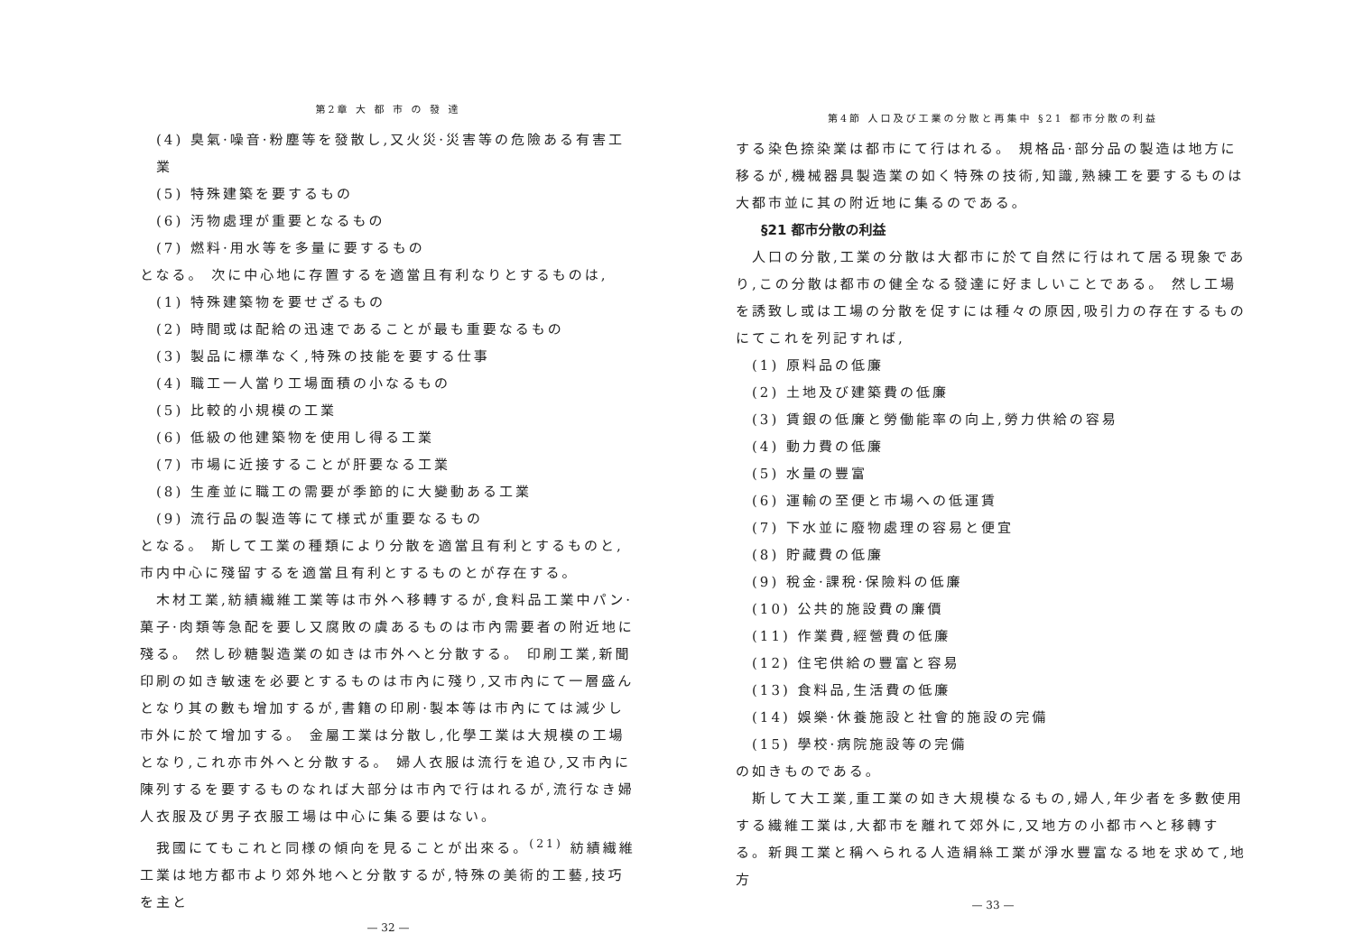第2章 大 都 市 の 發 達
(4) 臭氣·噪音·粉塵等を發散し,又火災·災害等の危險ある有害工業
(5) 特殊建築を要するもの
(6) 汚物處理が重要となるもの
(7) 燃料·用水等を多量に要するもの
となる。 次に中心地に存置するを適當且有利なりとするものは,
(1) 特殊建築物を要せざるもの
(2) 時間或は配給の迅速であることが最も重要なるもの
(3) 製品に標準なく,特殊の技能を要する仕事
(4) 職工一人當り工場面積の小なるもの
(5) 比較的小規模の工業
(6) 低級の他建築物を使用し得る工業
(7) 市場に近接することが肝要なる工業
(8) 生產並に職工の需要が季節的に大變動ある工業
(9) 流行品の製造等にて様式が重要なるもの
となる。 斯して工業の種類により分散を適當且有利とするものと,市内中心に殘留するを適當且有利とするものとが存在する。
木材工業,紡績繊維工業等は市外へ移轉するが,食料品工業中パン·菓子·肉類等急配を要し又腐敗の虞あるものは市內需要者の附近地に殘る。 然し砂糖製造業の如きは市外へと分散する。 印刷工業,新聞印刷の如き敏速を必要とするものは市內に殘り,又市內にて一層盛んとなり其の數も增加するが,書籍の印刷·製本等は市內にては減少し市外に於て增加する。 金屬工業は分散し,化學工業は大規模の工場となり,これ亦市外へと分散する。 婦人衣服は流行を追ひ,又市內に陳列するを要するものなれば大部分は市內で行はれるが,流行なき婦人衣服及び男子衣服工場は中心に集る要はない。
我國にてもこれと同様の傾向を見ることが出來る。<sup>(21)</sup> 紡績繊維工業は地方都市より郊外地へと分散するが,特殊の美術的工藝,技巧を主と
— 32 —
第4節 人口及び工業の分散と再集中 §21 都市分散の利益
する染色捺染業は都市にて行はれる。 規格品·部分品の製造は地方に移るが,機械器具製造業の如く特殊の技術,知識,熟練工を要するものは大都市並に其の附近地に集るのである。
§21 都市分散の利益
人口の分散,工業の分散は大都市に於て自然に行はれて居る現象であり,この分散は都市の健全なる發達に好ましいことである。 然し工場を誘致し或は工場の分散を促すには種々の原因,吸引力の存在するものにてこれを列記すれば,
(1) 原料品の低廉
(2) 土地及び建築費の低廉
(3) 賃銀の低廉と勞働能率の向上,勞力供給の容易
(4) 動力費の低廉
(5) 水量の豐富
(6) 運輸の至便と市場への低運賃
(7) 下水並に廢物處理の容易と便宜
(8) 貯藏費の低廉
(9) 稅金·課稅·保險料の低廉
(10) 公共的施設費の廉價
(11) 作業費,經營費の低廉
(12) 住宅供給の豐富と容易
(13) 食料品,生活費の低廉
(14) 娛樂·休養施設と社會的施設の完備
(15) 學校·病院施設等の完備
の如きものである。
斯して大工業,重工業の如き大規模なるもの,婦人,年少者を多數使用する繊維工業は,大都市を離れて郊外に,又地方の小都市へと移轉する。新興工業と稱へられる人造絹絲工業が淨水豐富なる地を求めて,地方
— 33 —